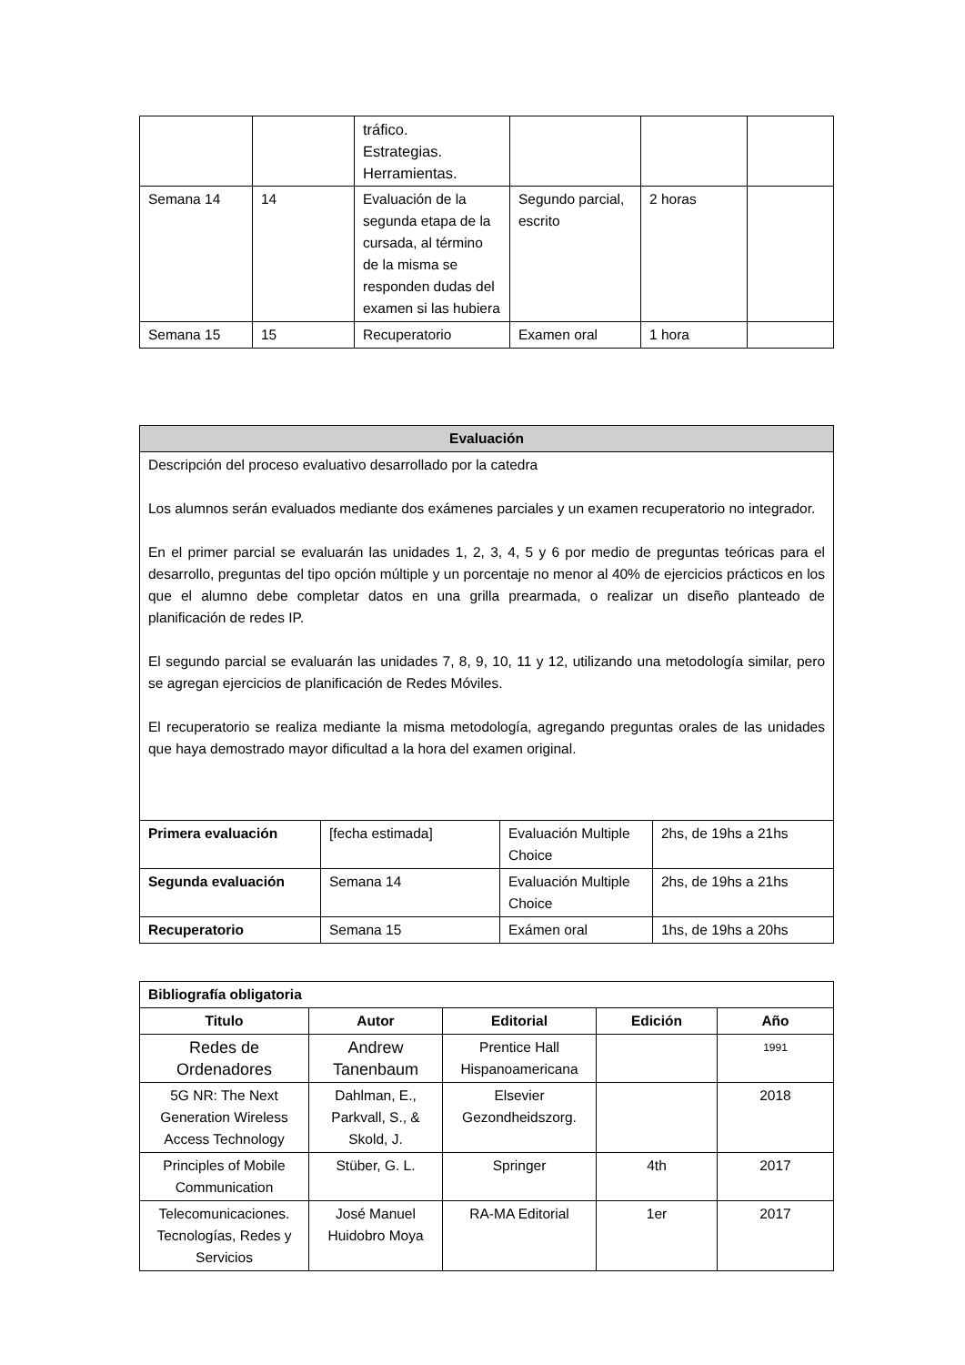| | | tráfico. Estrategias. Herramientas. | | | |
| Semana 14 | 14 | Evaluación de la segunda etapa de la cursada, al término de la misma se responden dudas del examen si las hubiera | Segundo parcial, escrito | 2 horas | |
| Semana 15 | 15 | Recuperatorio | Examen oral | 1 hora | |
| Evaluación | | | |
| --- | --- | --- | --- |
| Descripción del proceso evaluativo desarrollado por la catedra Los alumnos serán evaluados mediante dos exámenes parciales y un examen recuperatorio no integrador. En el primer parcial se evaluarán las unidades 1, 2, 3, 4, 5 y 6 por medio de preguntas teóricas para el desarrollo, preguntas del tipo opción múltiple y un porcentaje no menor al 40% de ejercicios prácticos en los que el alumno debe completar datos en una grilla prearmada, o realizar un diseño planteado de planificación de redes IP. El segundo parcial se evaluarán las unidades 7, 8, 9, 10, 11 y 12, utilizando una metodología similar, pero se agregan ejercicios de planificación de Redes Móviles. El recuperatorio se realiza mediante la misma metodología, agregando preguntas orales de las unidades que haya demostrado mayor dificultad a la hora del examen original. | | | |
| Primera evaluación | [fecha estimada] | Evaluación Multiple Choice | 2hs, de 19hs a 21hs |
| Segunda evaluación | Semana 14 | Evaluación Multiple Choice | 2hs, de 19hs a 21hs |
| Recuperatorio | Semana 15 | Exámen oral | 1hs, de 19hs a 20hs |
| Bibliografía obligatoria | | | | |
| --- | --- | --- | --- | --- |
| Titulo | Autor | Editorial | Edición | Año |
| Redes de Ordenadores | Andrew Tanenbaum | Prentice Hall Hispanoamericana | | 1991 |
| 5G NR: The Next Generation Wireless Access Technology | Dahlman, E., Parkvall, S., & Skold, J. | Elsevier Gezondheidszorg. | | 2018 |
| Principles of Mobile Communication | Stüber, G. L. | Springer | 4th | 2017 |
| Telecomunicaciones. Tecnologías, Redes y Servicios | José Manuel Huidobro Moya | RA-MA Editorial | 1er | 2017 |